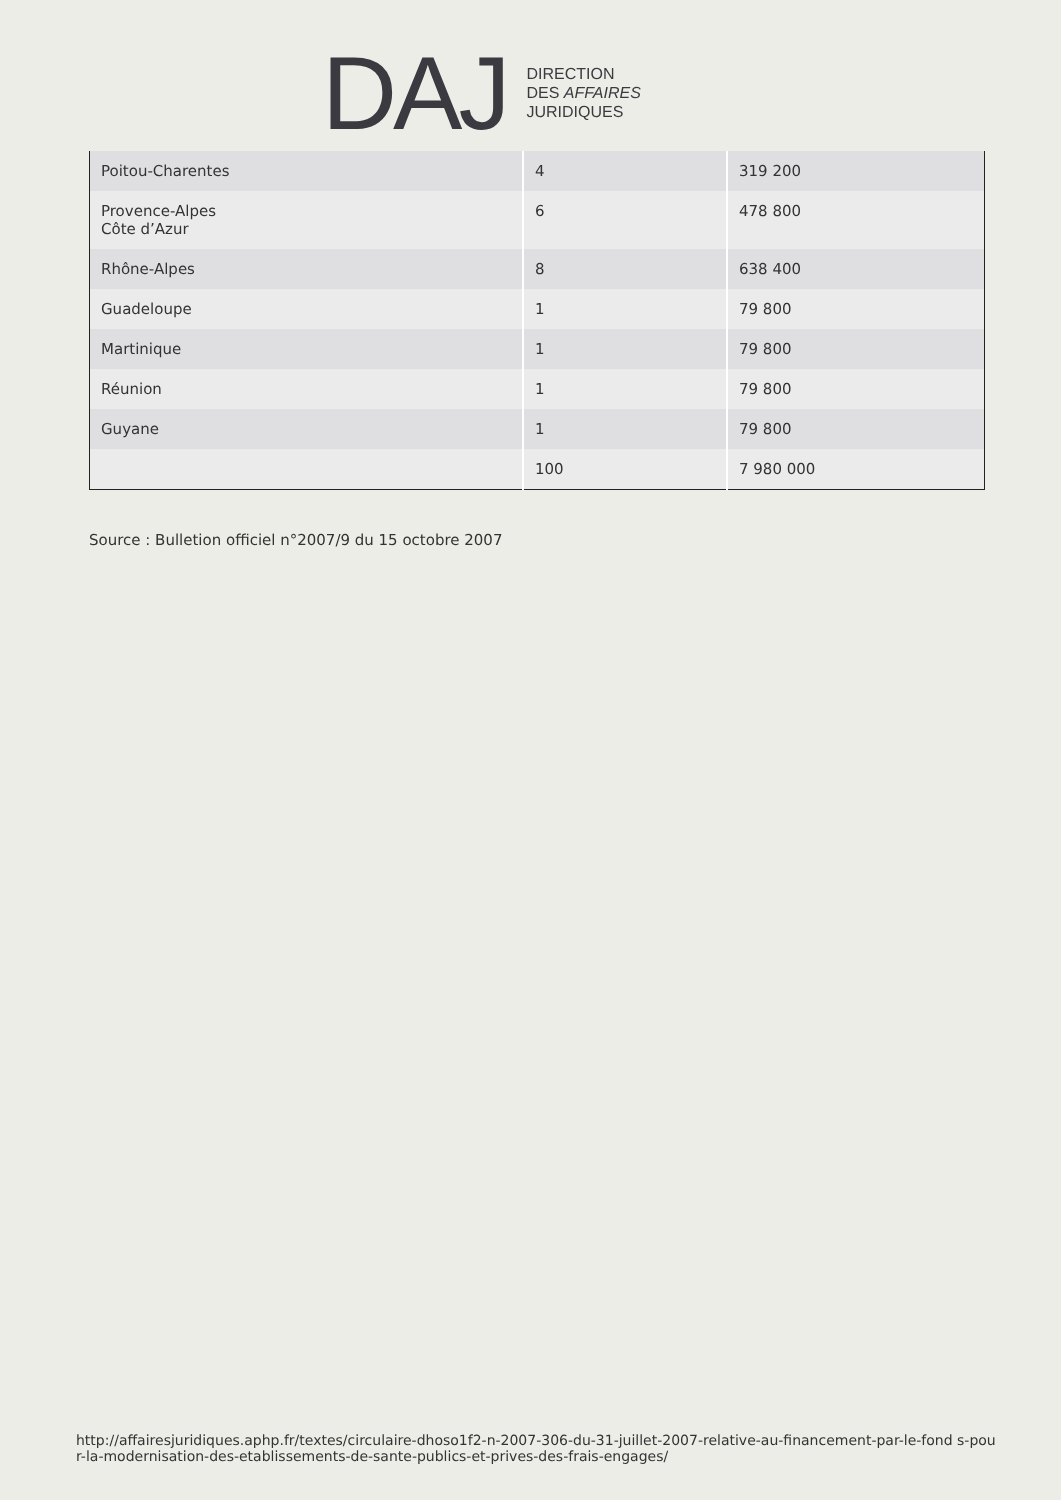DAJ
DIRECTION
DES AFFAIRES
JURIDIQUES
| Poitou-Charentes | 4 | 319 200 |
| Provence-Alpes Côte d’Azur | 6 | 478 800 |
| Rhône-Alpes | 8 | 638 400 |
| Guadeloupe | 1 | 79 800 |
| Martinique | 1 | 79 800 |
| Réunion | 1 | 79 800 |
| Guyane | 1 | 79 800 |
| | 100 | 7 980 000 |
Source : Bulletion officiel n°2007/9 du 15 octobre 2007
http://affairesjuridiques.aphp.fr/textes/circulaire-dhoso1f2-n-2007-306-du-31-juillet-2007-relative-au-financement-par-le-fond s-pour-la-modernisation-des-etablissements-de-sante-publics-et-prives-des-frais-engages/